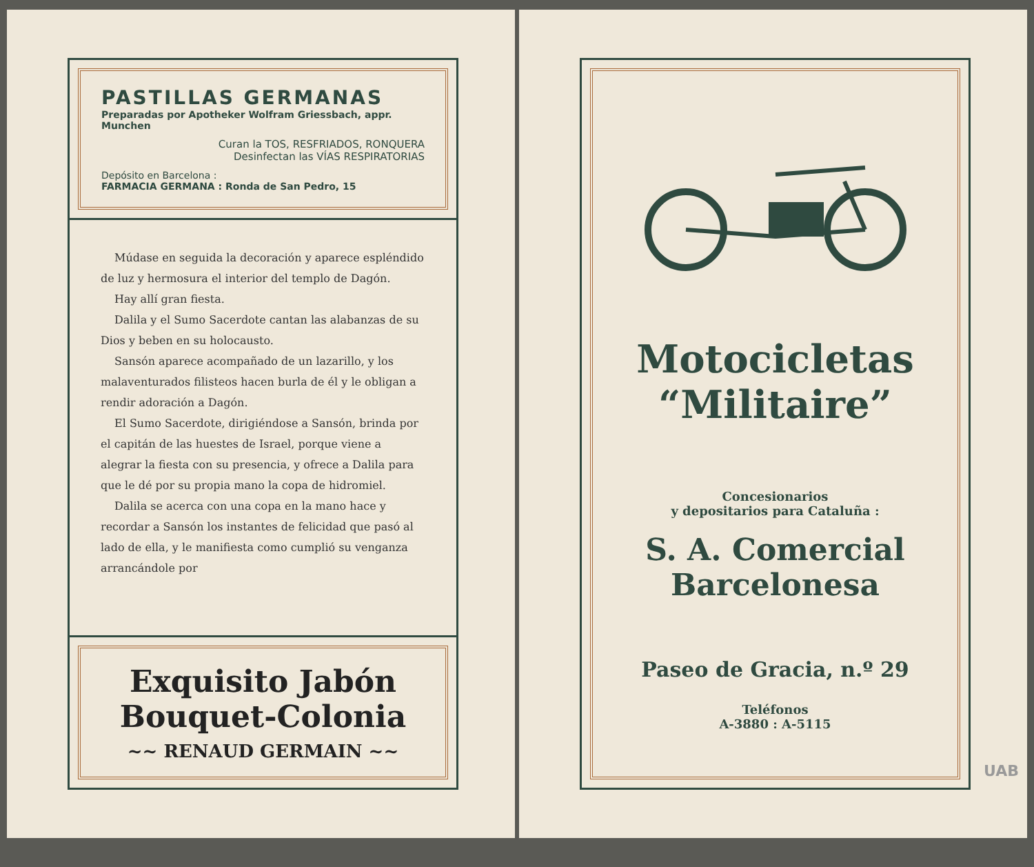PASTILLAS GERMANAS
Preparadas por Apotheker Wolfram Griessbach, appr. Munchen
Curan la TOS, RESFRIADOS, RONQUERA
Desinfectan las VÍAS RESPIRATORIAS
Depósito en Barcelona :
FARMACIA GERMANA : Ronda de San Pedro, 15
Múdase en seguida la decoración y aparece espléndido de luz y hermosura el interior del templo de Dagón.
Hay allí gran fiesta.
Dalila y el Sumo Sacerdote cantan las alabanzas de su Dios y beben en su holocausto.
Sansón aparece acompañado de un lazarillo, y los malaventurados filisteos hacen burla de él y le obligan a rendir adoración a Dagón.
El Sumo Sacerdote, dirigiéndose a Sansón, brinda por el capitán de las huestes de Israel, porque viene a alegrar la fiesta con su presencia, y ofrece a Dalila para que le dé por su propia mano la copa de hidromiel.
Dalila se acerca con una copa en la mano hace y recordar a Sansón los instantes de felicidad que pasó al lado de ella, y le manifiesta como cumplió su venganza arrancándole por
Exquisito Jabón
Bouquet-Colonia
~~ RENAUD GERMAIN ~~
Motocicletas
“Militaire”
Concesionarios
y depositarios para Cataluña :
S. A. Comercial
Barcelonesa
Paseo de Gracia, n.º 29
Teléfonos
A-3880 : A-5115
UAB